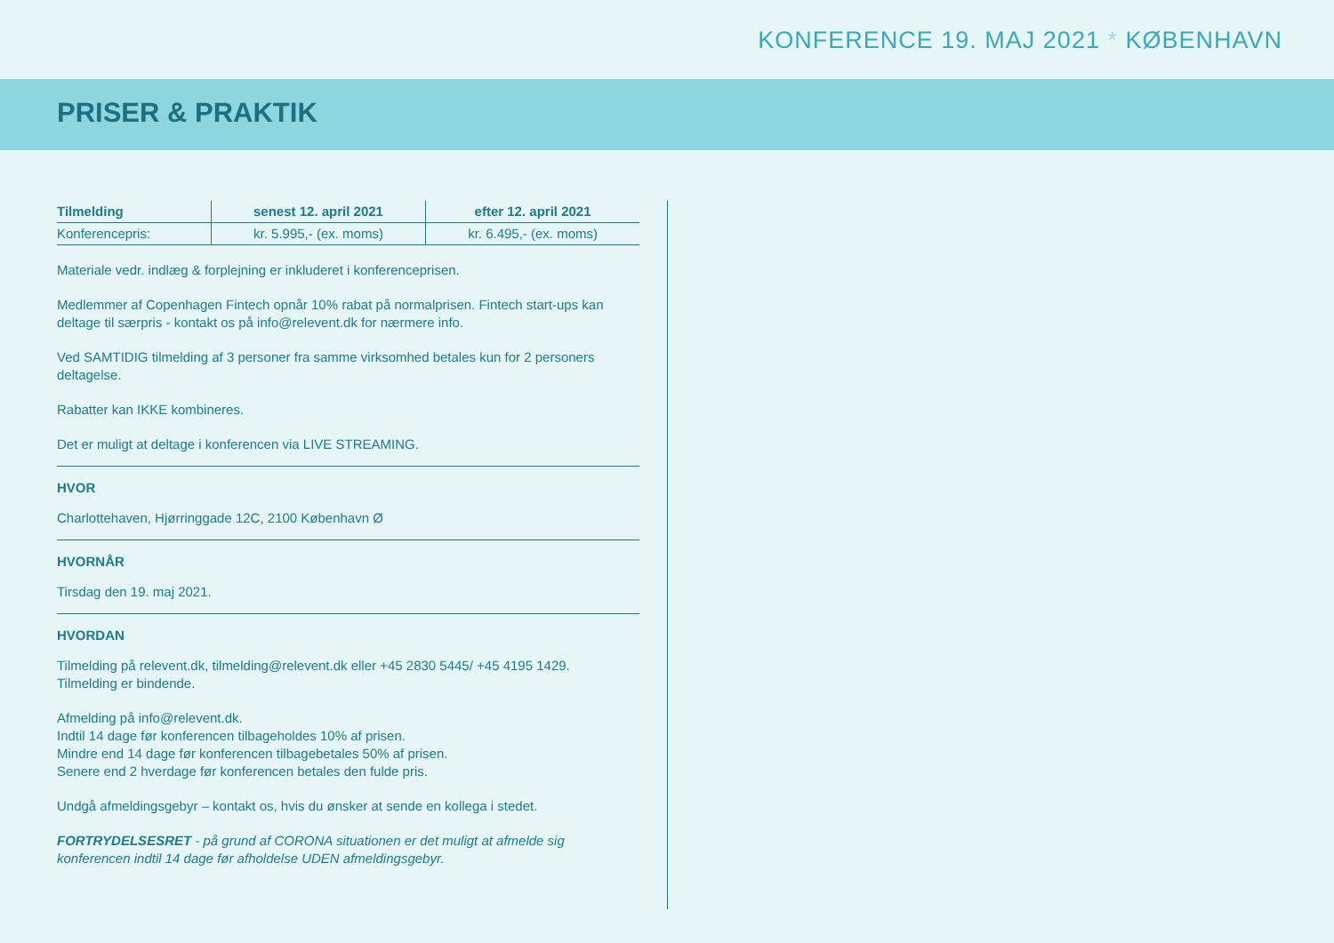KONFERENCE 19. MAJ 2021 * KØBENHAVN
PRISER & PRAKTIK
| Tilmelding | senest 12. april 2021 | efter 12. april 2021 |
| --- | --- | --- |
| Konferencepris: | kr. 5.995,- (ex. moms) | kr. 6.495,- (ex. moms) |
Materiale vedr. indlæg & forplejning er inkluderet i konferenceprisen.
Medlemmer af Copenhagen Fintech opnår 10% rabat på normalprisen. Fintech start-ups kan deltage til særpris - kontakt os på info@relevent.dk for nærmere info.
Ved SAMTIDIG tilmelding af 3 personer fra samme virksomhed betales kun for 2 personers deltagelse.
Rabatter kan IKKE kombineres.
Det er muligt at deltage i konferencen via LIVE STREAMING.
HVOR
Charlottehaven, Hjørringgade 12C, 2100 København Ø
HVORNÅR
Tirsdag den 19. maj 2021.
HVORDAN
Tilmelding på relevent.dk, tilmelding@relevent.dk eller +45 2830 5445/ +45 4195 1429.
Tilmelding er bindende.
Afmelding på info@relevent.dk.
Indtil 14 dage før konferencen tilbageholdes 10% af prisen.
Mindre end 14 dage før konferencen tilbagebetales 50% af prisen.
Senere end 2 hverdage før konferencen betales den fulde pris.
Undgå afmeldingsgebyr – kontakt os, hvis du ønsker at sende en kollega i stedet.
FORTRYDELSESRET - på grund af CORONA situationen er det muligt at afmelde sig konferencen indtil 14 dage før afholdelse UDEN afmeldingsgebyr.